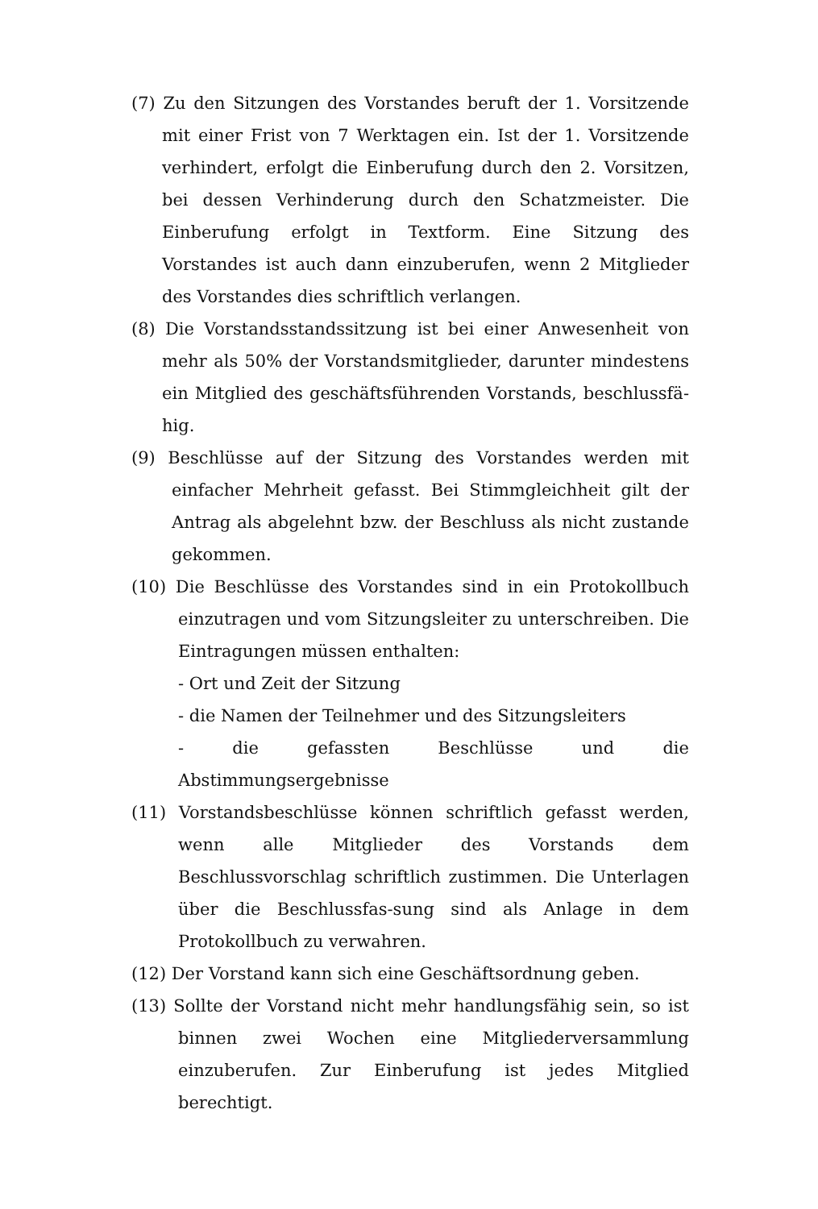(7) Zu den Sitzungen des Vorstandes beruft der 1. Vorsitzende mit einer Frist von 7 Werktagen ein. Ist der 1. Vorsitzende verhindert, erfolgt die Einberufung durch den 2. Vorsitzen, bei dessen Verhinderung durch den Schatzmeister. Die Einberufung erfolgt in Textform. Eine Sitzung des Vorstandes ist auch dann einzuberufen, wenn 2 Mitglieder des Vorstandes dies schriftlich verlangen.
(8) Die Vorstandsstandssitzung ist bei einer Anwesenheit von mehr als 50% der Vorstandsmitglieder, darunter mindestens ein Mitglied des geschäftsführenden Vorstands, beschlussfä-hig.
(9) Beschlüsse auf der Sitzung des Vorstandes werden mit einfacher Mehrheit gefasst. Bei Stimmgleichheit gilt der Antrag als abgelehnt bzw. der Beschluss als nicht zustande gekommen.
(10) Die Beschlüsse des Vorstandes sind in ein Protokollbuch einzutragen und vom Sitzungsleiter zu unterschreiben. Die Eintragungen müssen enthalten:
- Ort und Zeit der Sitzung
- die Namen der Teilnehmer und des Sitzungsleiters
- die gefassten Beschlüsse und die Abstimmungsergebnisse
(11) Vorstandsbeschlüsse können schriftlich gefasst werden, wenn alle Mitglieder des Vorstands dem Beschlussvorschlag schriftlich zustimmen. Die Unterlagen über die Beschlussfas-sung sind als Anlage in dem Protokollbuch zu verwahren.
(12) Der Vorstand kann sich eine Geschäftsordnung geben.
(13) Sollte der Vorstand nicht mehr handlungsfähig sein, so ist binnen zwei Wochen eine Mitgliederversammlung einzuberufen. Zur Einberufung ist jedes Mitglied berechtigt.